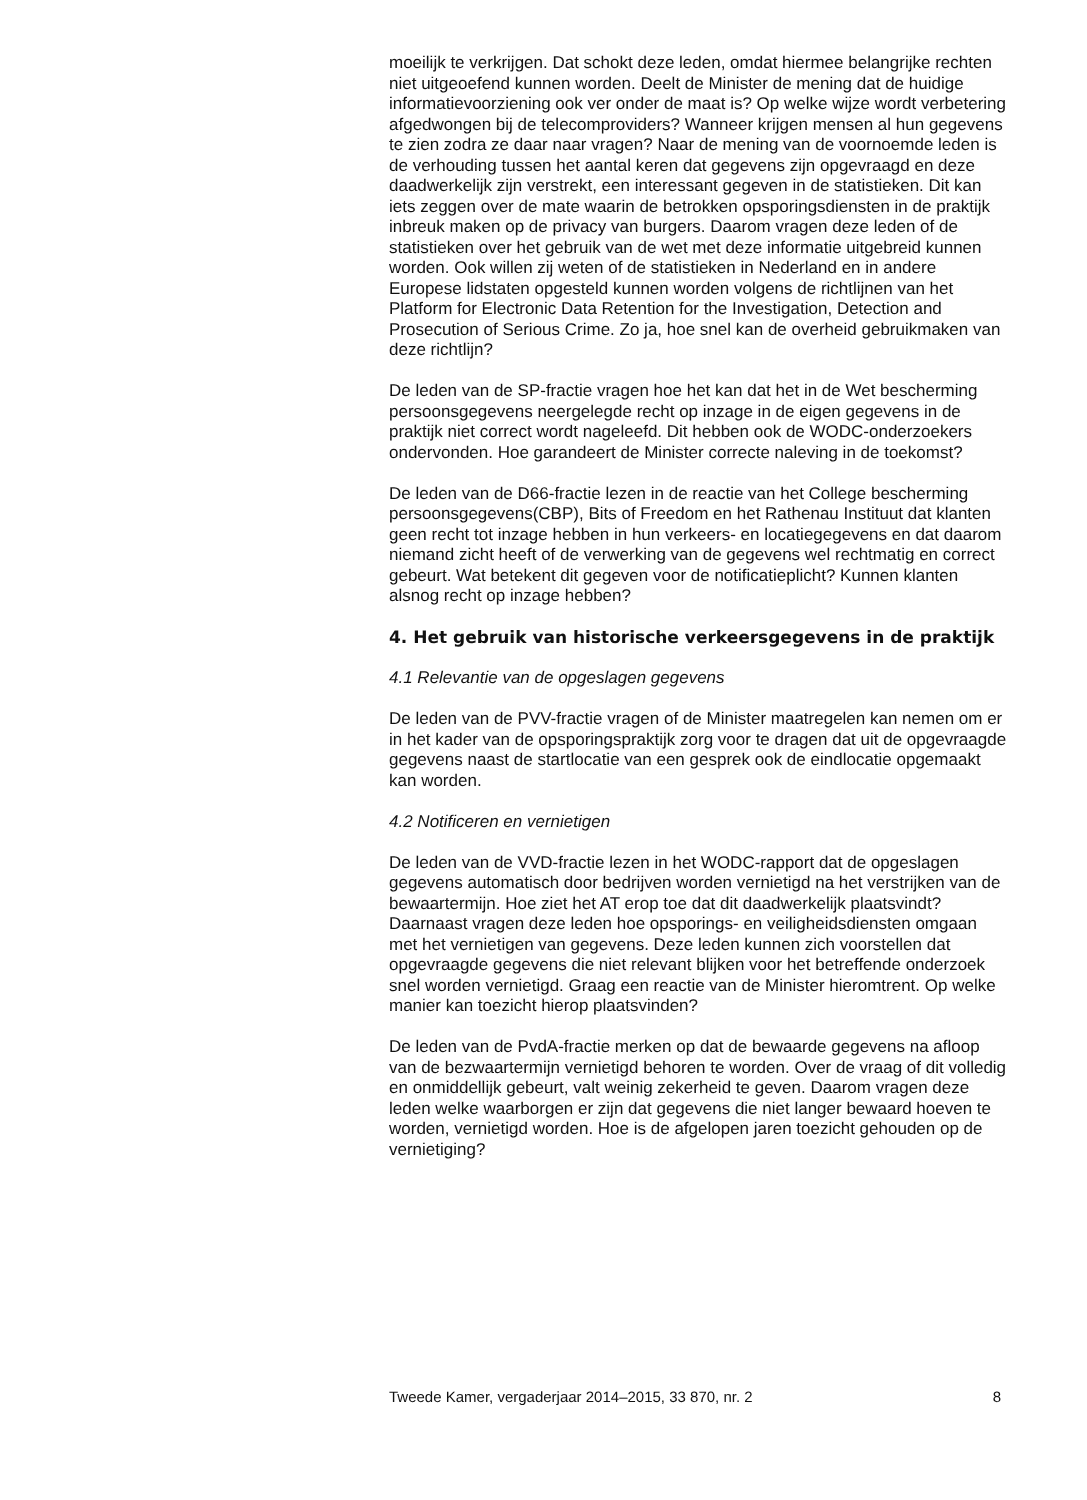moeilijk te verkrijgen. Dat schokt deze leden, omdat hiermee belangrijke rechten niet uitgeoefend kunnen worden. Deelt de Minister de mening dat de huidige informatievoorziening ook ver onder de maat is? Op welke wijze wordt verbetering afgedwongen bij de telecomproviders? Wanneer krijgen mensen al hun gegevens te zien zodra ze daar naar vragen? Naar de mening van de voornoemde leden is de verhouding tussen het aantal keren dat gegevens zijn opgevraagd en deze daadwerkelijk zijn verstrekt, een interessant gegeven in de statistieken. Dit kan iets zeggen over de mate waarin de betrokken opsporingsdiensten in de praktijk inbreuk maken op de privacy van burgers. Daarom vragen deze leden of de statistieken over het gebruik van de wet met deze informatie uitgebreid kunnen worden. Ook willen zij weten of de statistieken in Nederland en in andere Europese lidstaten opgesteld kunnen worden volgens de richtlijnen van het Platform for Electronic Data Retention for the Investigation, Detection and Prosecution of Serious Crime. Zo ja, hoe snel kan de overheid gebruikmaken van deze richtlijn?
De leden van de SP-fractie vragen hoe het kan dat het in de Wet bescherming persoonsgegevens neergelegde recht op inzage in de eigen gegevens in de praktijk niet correct wordt nageleefd. Dit hebben ook de WODC-onderzoekers ondervonden. Hoe garandeert de Minister correcte naleving in de toekomst?
De leden van de D66-fractie lezen in de reactie van het College bescherming persoonsgegevens(CBP), Bits of Freedom en het Rathenau Instituut dat klanten geen recht tot inzage hebben in hun verkeers- en locatiegegevens en dat daarom niemand zicht heeft of de verwerking van de gegevens wel rechtmatig en correct gebeurt. Wat betekent dit gegeven voor de notificatieplicht? Kunnen klanten alsnog recht op inzage hebben?
4. Het gebruik van historische verkeersgegevens in de praktijk
4.1 Relevantie van de opgeslagen gegevens
De leden van de PVV-fractie vragen of de Minister maatregelen kan nemen om er in het kader van de opsporingspraktijk zorg voor te dragen dat uit de opgevraagde gegevens naast de startlocatie van een gesprek ook de eindlocatie opgemaakt kan worden.
4.2 Notificeren en vernietigen
De leden van de VVD-fractie lezen in het WODC-rapport dat de opgeslagen gegevens automatisch door bedrijven worden vernietigd na het verstrijken van de bewaartermijn. Hoe ziet het AT erop toe dat dit daadwerkelijk plaatsvindt? Daarnaast vragen deze leden hoe opsporings- en veiligheidsdiensten omgaan met het vernietigen van gegevens. Deze leden kunnen zich voorstellen dat opgevraagde gegevens die niet relevant blijken voor het betreffende onderzoek snel worden vernietigd. Graag een reactie van de Minister hieromtrent. Op welke manier kan toezicht hierop plaatsvinden?
De leden van de PvdA-fractie merken op dat de bewaarde gegevens na afloop van de bezwaartermijn vernietigd behoren te worden. Over de vraag of dit volledig en onmiddellijk gebeurt, valt weinig zekerheid te geven. Daarom vragen deze leden welke waarborgen er zijn dat gegevens die niet langer bewaard hoeven te worden, vernietigd worden. Hoe is de afgelopen jaren toezicht gehouden op de vernietiging?
Tweede Kamer, vergaderjaar 2014–2015, 33 870, nr. 2 8